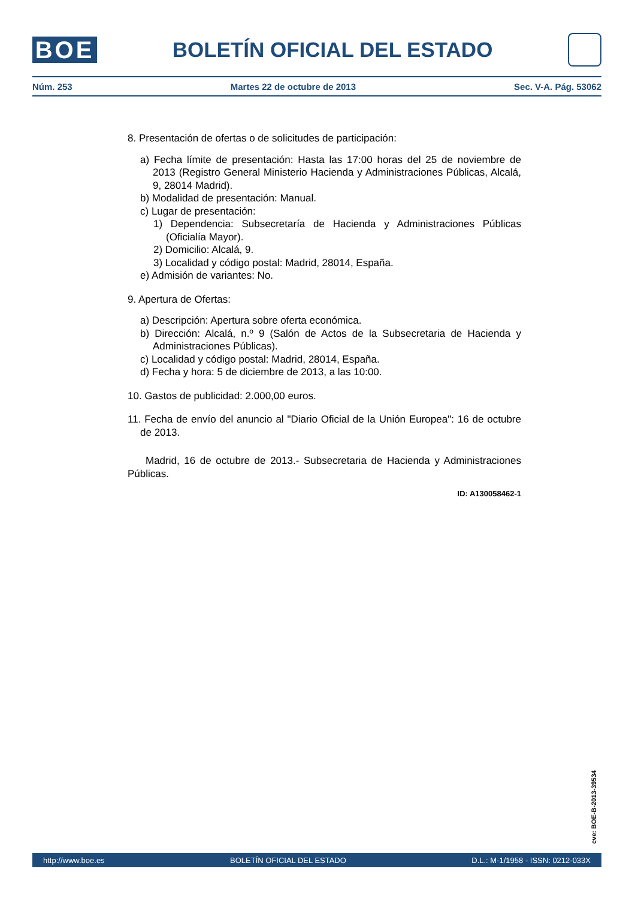BOE
BOLETÍN OFICIAL DEL ESTADO
Núm. 253 Martes 22 de octubre de 2013 Sec. V-A. Pág. 53062
8. Presentación de ofertas o de solicitudes de participación:
a) Fecha límite de presentación: Hasta las 17:00 horas del 25 de noviembre de 2013 (Registro General Ministerio Hacienda y Administraciones Públicas, Alcalá, 9, 28014 Madrid).
b) Modalidad de presentación: Manual.
c) Lugar de presentación:
1) Dependencia: Subsecretaría de Hacienda y Administraciones Públicas (Oficialía Mayor).
2) Domicilio: Alcalá, 9.
3) Localidad y código postal: Madrid, 28014, España.
e) Admisión de variantes: No.
9. Apertura de Ofertas:
a) Descripción: Apertura sobre oferta económica.
b) Dirección: Alcalá, n.º 9 (Salón de Actos de la Subsecretaria de Hacienda y Administraciones Públicas).
c) Localidad y código postal: Madrid, 28014, España.
d) Fecha y hora: 5 de diciembre de 2013, a las 10:00.
10. Gastos de publicidad: 2.000,00 euros.
11. Fecha de envío del anuncio al "Diario Oficial de la Unión Europea": 16 de octubre de 2013.
Madrid, 16 de octubre de 2013.- Subsecretaria de Hacienda y Administraciones Públicas.
ID: A130058462-1
cve: BOE-B-2013-39534
http://www.boe.es BOLETÍN OFICIAL DEL ESTADO D.L.: M-1/1958 - ISSN: 0212-033X